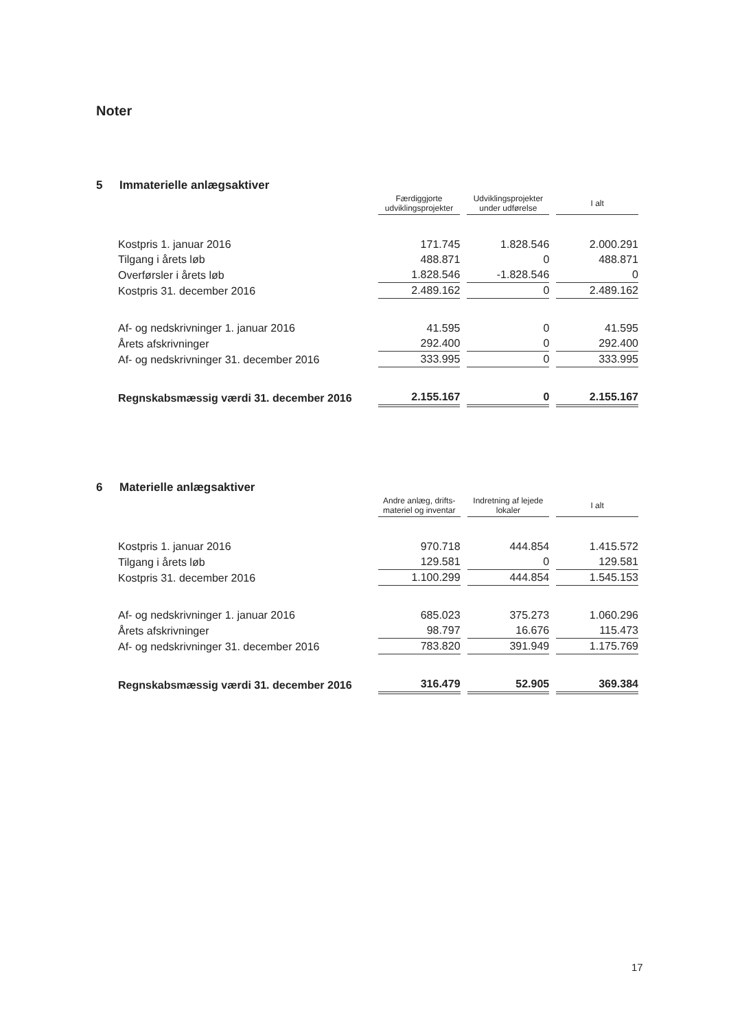Noter
5 Immaterielle anlægsaktiver
| | Færdiggjorte udviklingsprojekter | Udviklingsprojekter under udførelse | I alt |
| Kostpris 1. januar 2016 | 171.745 | 1.828.546 | 2.000.291 |
| Tilgang i årets løb | 488.871 | 0 | 488.871 |
| Overførsler i årets løb | 1.828.546 | -1.828.546 | 0 |
| Kostpris 31. december 2016 | 2.489.162 | 0 | 2.489.162 |
| Af- og nedskrivninger 1. januar 2016 | 41.595 | 0 | 41.595 |
| Årets afskrivninger | 292.400 | 0 | 292.400 |
| Af- og nedskrivninger 31. december 2016 | 333.995 | 0 | 333.995 |
| Regnskabsmæssig værdi 31. december 2016 | 2.155.167 | 0 | 2.155.167 |
6 Materielle anlægsaktiver
| | Andre anlæg, drifts- materiel og inventar | Indretning af lejede lokaler | I alt |
| Kostpris 1. januar 2016 | 970.718 | 444.854 | 1.415.572 |
| Tilgang i årets løb | 129.581 | 0 | 129.581 |
| Kostpris 31. december 2016 | 1.100.299 | 444.854 | 1.545.153 |
| Af- og nedskrivninger 1. januar 2016 | 685.023 | 375.273 | 1.060.296 |
| Årets afskrivninger | 98.797 | 16.676 | 115.473 |
| Af- og nedskrivninger 31. december 2016 | 783.820 | 391.949 | 1.175.769 |
| Regnskabsmæssig værdi 31. december 2016 | 316.479 | 52.905 | 369.384 |
17